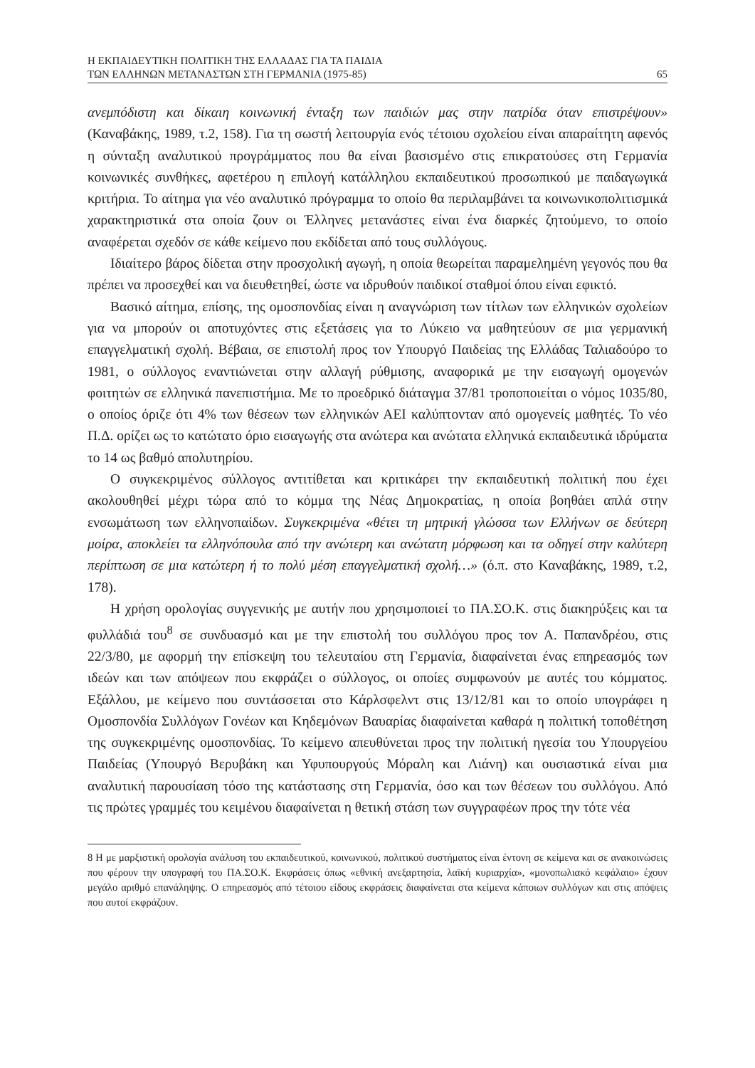Η ΕΚΠΑΙΔΕΥΤΙΚΗ ΠΟΛΙΤΙΚΗ ΤΗΣ ΕΛΛΑΔΑΣ ΓΙΑ ΤΑ ΠΑΙΔΙΑ
ΤΩΝ ΕΛΛΗΝΩΝ ΜΕΤΑΝΑΣΤΩΝ ΣΤΗ ΓΕΡΜΑΝΙΑ (1975-85)
65
ανεμπόδιστη και δίκαιη κοινωνική ένταξη των παιδιών μας στην πατρίδα όταν επιστρέψουν» (Καναβάκης, 1989, τ.2, 158). Για τη σωστή λειτουργία ενός τέτοιου σχολείου είναι απαραίτητη αφενός η σύνταξη αναλυτικού προγράμματος που θα είναι βασισμένο στις επικρατούσες στη Γερμανία κοινωνικές συνθήκες, αφετέρου η επιλογή κατάλληλου εκπαιδευτικού προσωπικού με παιδαγωγικά κριτήρια. Το αίτημα για νέο αναλυτικό πρόγραμμα το οποίο θα περιλαμβάνει τα κοινωνικοπολιτισμικά χαρακτηριστικά στα οποία ζουν οι Έλληνες μετανάστες είναι ένα διαρκές ζητούμενο, το οποίο αναφέρεται σχεδόν σε κάθε κείμενο που εκδίδεται από τους συλλόγους.
Ιδιαίτερο βάρος δίδεται στην προσχολική αγωγή, η οποία θεωρείται παραμελημένη γεγονός που θα πρέπει να προσεχθεί και να διευθετηθεί, ώστε να ιδρυθούν παιδικοί σταθμοί όπου είναι εφικτό.
Βασικό αίτημα, επίσης, της ομοσπονδίας είναι η αναγνώριση των τίτλων των ελληνικών σχολείων για να μπορούν οι αποτυχόντες στις εξετάσεις για το Λύκειο να μαθητεύουν σε μια γερμανική επαγγελματική σχολή. Βέβαια, σε επιστολή προς τον Υπουργό Παιδείας της Ελλάδας Ταλιαδούρο το 1981, ο σύλλογος εναντιώνεται στην αλλαγή ρύθμισης, αναφορικά με την εισαγωγή ομογενών φοιτητών σε ελληνικά πανεπιστήμια. Με το προεδρικό διάταγμα 37/81 τροποποιείται ο νόμος 1035/80, ο οποίος όριζε ότι 4% των θέσεων των ελληνικών ΑΕΙ καλύπτονταν από ομογενείς μαθητές. Το νέο Π.Δ. ορίζει ως το κατώτατο όριο εισαγωγής στα ανώτερα και ανώτατα ελληνικά εκπαιδευτικά ιδρύματα το 14 ως βαθμό απολυτηρίου.
Ο συγκεκριμένος σύλλογος αντιτίθεται και κριτικάρει την εκπαιδευτική πολιτική που έχει ακολουθηθεί μέχρι τώρα από το κόμμα της Νέας Δημοκρατίας, η οποία βοηθάει απλά στην ενσωμάτωση των ελληνοπαίδων. Συγκεκριμένα «θέτει τη μητρική γλώσσα των Ελλήνων σε δεύτερη μοίρα, αποκλείει τα ελληνόπουλα από την ανώτερη και ανώτατη μόρφωση και τα οδηγεί στην καλύτερη περίπτωση σε μια κατώτερη ή το πολύ μέση επαγγελματική σχολή…» (ό.π. στο Καναβάκης, 1989, τ.2, 178).
Η χρήση ορολογίας συγγενικής με αυτήν που χρησιμοποιεί το ΠΑ.ΣΟ.Κ. στις διακηρύξεις και τα φυλλάδιά του<sup>8</sup> σε συνδυασμό και με την επιστολή του συλλόγου προς τον Α. Παπανδρέου, στις 22/3/80, με αφορμή την επίσκεψη του τελευταίου στη Γερμανία, διαφαίνεται ένας επηρεασμός των ιδεών και των απόψεων που εκφράζει ο σύλλογος, οι οποίες συμφωνούν με αυτές του κόμματος. Εξάλλου, με κείμενο που συντάσσεται στο Κάρλσφελντ στις 13/12/81 και το οποίο υπογράφει η Ομοσπονδία Συλλόγων Γονέων και Κηδεμόνων Βαυαρίας διαφαίνεται καθαρά η πολιτική τοποθέτηση της συγκεκριμένης ομοσπονδίας. Το κείμενο απευθύνεται προς την πολιτική ηγεσία του Υπουργείου Παιδείας (Υπουργό Βερυβάκη και Υφυπουργούς Μόραλη και Λιάνη) και ουσιαστικά είναι μια αναλυτική παρουσίαση τόσο της κατάστασης στη Γερμανία, όσο και των θέσεων του συλλόγου. Από τις πρώτες γραμμές του κειμένου διαφαίνεται η θετική στάση των συγγραφέων προς την τότε νέα
8 Η με μαρξιστική ορολογία ανάλυση του εκπαιδευτικού, κοινωνικού, πολιτικού συστήματος είναι έντονη σε κείμενα και σε ανακοινώσεις που φέρουν την υπογραφή του ΠΑ.ΣΟ.Κ. Εκφράσεις όπως «εθνική ανεξαρτησία, λαϊκή κυριαρχία», «μονοπωλιακό κεφάλαιο» έχουν μεγάλο αριθμό επανάληψης. Ο επηρεασμός από τέτοιου είδους εκφράσεις διαφαίνεται στα κείμενα κάποιων συλλόγων και στις απόψεις που αυτοί εκφράζουν.